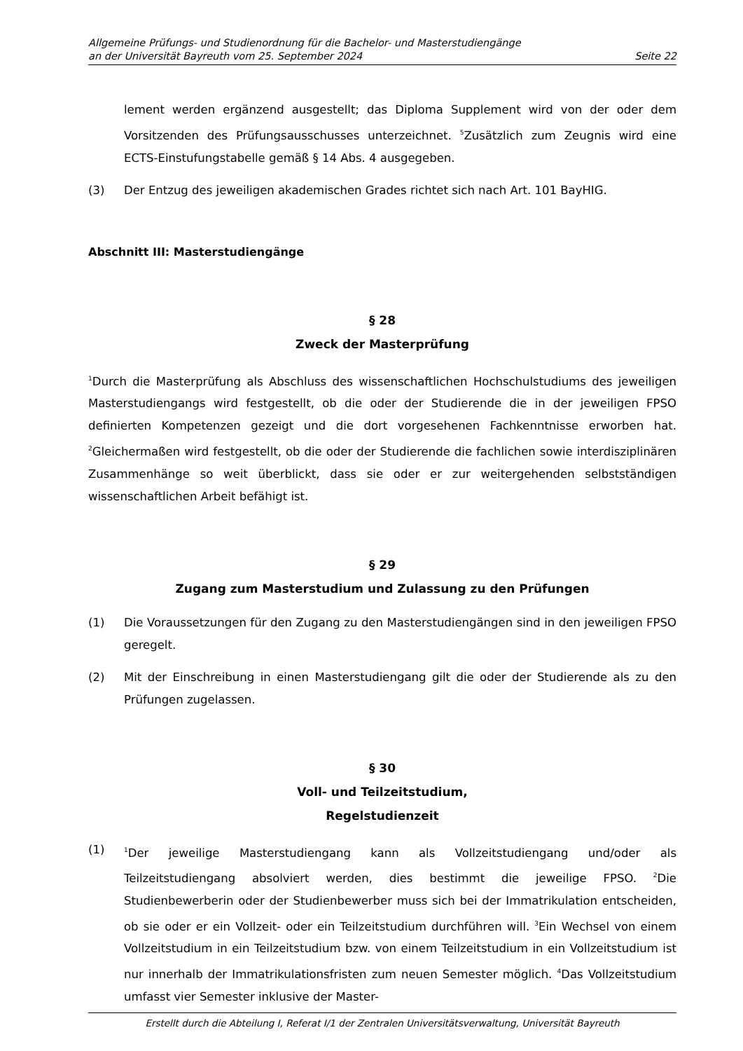Allgemeine Prüfungs- und Studienordnung für die Bachelor- und Masterstudiengänge
an der Universität Bayreuth vom 25. September 2024 Seite 22
lement werden ergänzend ausgestellt; das Diploma Supplement wird von der oder dem Vorsitzenden des Prüfungsausschusses unterzeichnet. <sup>5</sup>Zusätzlich zum Zeugnis wird eine ECTS-Einstufungstabelle gemäß § 14 Abs. 4 ausgegeben.
(3) Der Entzug des jeweiligen akademischen Grades richtet sich nach Art. 101 BayHIG.
Abschnitt III: Masterstudiengänge
§ 28
Zweck der Masterprüfung
<sup>1</sup> Durch die Masterprüfung als Abschluss des wissenschaftlichen Hochschulstudiums des jeweiligen Masterstudiengangs wird festgestellt, ob die oder der Studierende die in der jeweiligen FPSO definierten Kompetenzen gezeigt und die dort vorgesehenen Fachkenntnisse erworben hat. <sup>2</sup>Gleichermaßen wird festgestellt, ob die oder der Studierende die fachlichen sowie interdisziplinären Zusammenhänge so weit überblickt, dass sie oder er zur weitergehenden selbstständigen wissenschaftlichen Arbeit befähigt ist.
§ 29
Zugang zum Masterstudium und Zulassung zu den Prüfungen
(1) Die Voraussetzungen für den Zugang zu den Masterstudiengängen sind in den jeweiligen FPSO geregelt.
(2) Mit der Einschreibung in einen Masterstudiengang gilt die oder der Studierende als zu den Prüfungen zugelassen.
§ 30
Voll- und Teilzeitstudium,
Regelstudienzeit
(1)
<sup>1</sup> Der jeweilige Masterstudiengang kann als Vollzeitstudiengang und/oder als Teilzeitstudiengang absolviert werden, dies bestimmt die jeweilige FPSO. <sup>2</sup>Die Studienbewerberin oder der Studienbewerber muss sich bei der Immatrikulation entscheiden, ob sie oder er ein Vollzeit- oder ein Teilzeitstudium durchführen will. <sup>3</sup>Ein Wechsel von einem Vollzeitstudium in ein Teilzeitstudium bzw. von einem Teilzeitstudium in ein Vollzeitstudium ist nur innerhalb der Immatrikulationsfristen zum neuen Semester möglich. <sup>4</sup>Das Vollzeitstudium umfasst vier Semester inklusive der Master-
Erstellt durch die Abteilung I, Referat I/1 der Zentralen Universitätsverwaltung, Universität Bayreuth